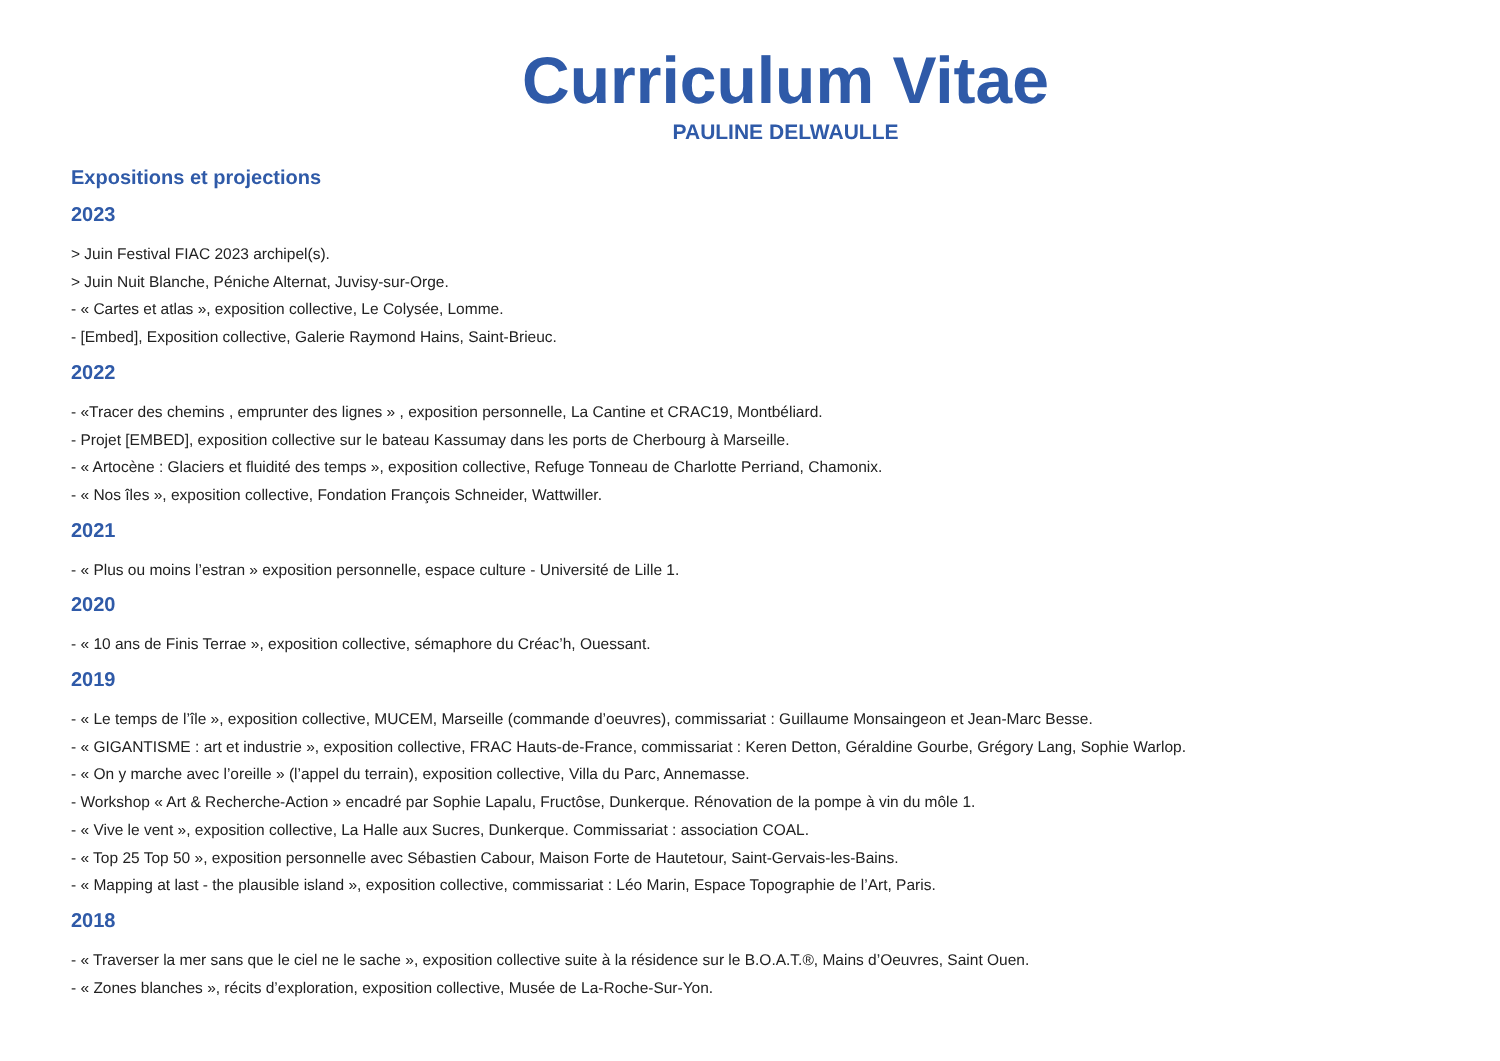Curriculum Vitae
PAULINE DELWAULLE
Expositions et projections
2023
> Juin Festival FIAC 2023 archipel(s).
> Juin Nuit Blanche, Péniche Alternat, Juvisy-sur-Orge.
- « Cartes et atlas », exposition collective, Le Colysée, Lomme.
- [Embed], Exposition collective, Galerie Raymond Hains, Saint-Brieuc.
2022
- «Tracer des chemins , emprunter des lignes » , exposition personnelle, La Cantine et CRAC19, Montbéliard.
- Projet [EMBED], exposition collective sur le bateau Kassumay dans les ports de Cherbourg à Marseille.
- « Artocène : Glaciers et fluidité des temps », exposition collective, Refuge Tonneau de Charlotte Perriand, Chamonix.
- « Nos îles », exposition collective, Fondation François Schneider, Wattwiller.
2021
- « Plus ou moins l’estran » exposition personnelle, espace culture - Université de Lille 1.
2020
- « 10 ans de Finis Terrae », exposition collective, sémaphore du Créac’h, Ouessant.
2019
- « Le temps de l’île », exposition collective, MUCEM, Marseille (commande d’oeuvres), commissariat : Guillaume Monsaingeon et Jean-Marc Besse.
- « GIGANTISME : art et industrie », exposition collective, FRAC Hauts-de-France, commissariat : Keren Detton, Géraldine Gourbe, Grégory Lang, Sophie Warlop.
- « On y marche avec l’oreille » (l’appel du terrain), exposition collective, Villa du Parc, Annemasse.
- Workshop « Art & Recherche-Action » encadré par Sophie Lapalu, Fructôse, Dunkerque. Rénovation de la pompe à vin du môle 1.
- « Vive le vent », exposition collective, La Halle aux Sucres, Dunkerque. Commissariat : association COAL.
- « Top 25 Top 50 », exposition personnelle avec Sébastien Cabour, Maison Forte de Hautetour, Saint-Gervais-les-Bains.
- « Mapping at last - the plausible island », exposition collective, commissariat : Léo Marin, Espace Topographie de l’Art, Paris.
2018
- « Traverser la mer sans que le ciel ne le sache », exposition collective suite à la résidence sur le B.O.A.T.®, Mains d’Oeuvres, Saint Ouen.
- « Zones blanches », récits d’exploration, exposition collective, Musée de La-Roche-Sur-Yon.